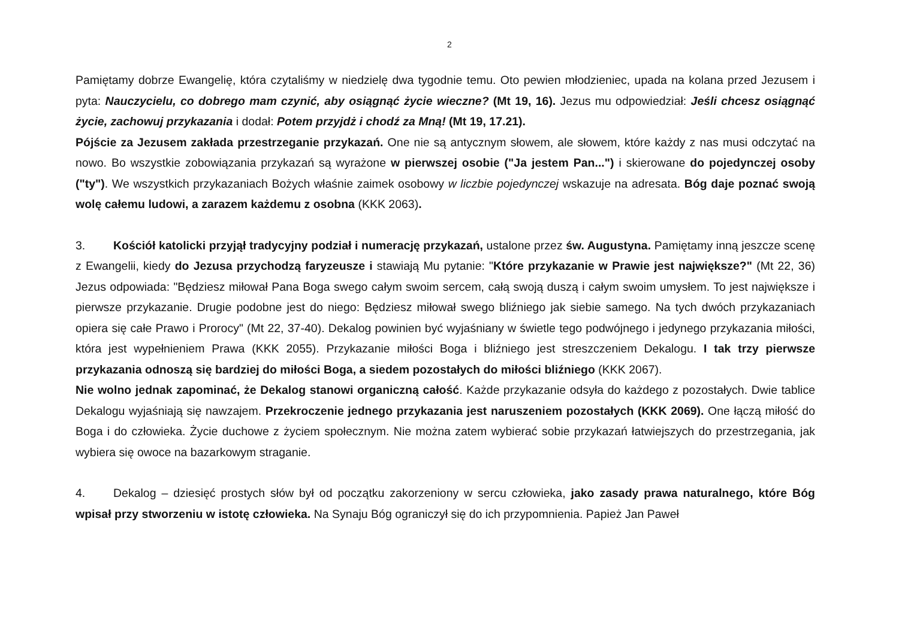2
Pamiętamy dobrze Ewangelię, która czytaliśmy w niedzielę dwa tygodnie temu. Oto pewien młodzieniec, upada na kolana przed Jezusem i pyta: Nauczycielu, co dobrego mam czynić, aby osiągnąć życie wieczne? (Mt 19, 16). Jezus mu odpowiedział: Jeśli chcesz osiągnąć życie, zachowuj przykazania i dodał: Potem przyjdż i chodź za Mną! (Mt 19, 17.21).
Pójście za Jezusem zakłada przestrzeganie przykazań. One nie są antycznym słowem, ale słowem, które każdy z nas musi odczytać na nowo. Bo wszystkie zobowiązania przykazań są wyrażone w pierwszej osobie ("Ja jestem Pan...") i skierowane do pojedynczej osoby ("ty"). We wszystkich przykazaniach Bożych właśnie zaimek osobowy w liczbie pojedynczej wskazuje na adresata. Bóg daje poznać swoją wolę całemu ludowi, a zarazem każdemu z osobna (KKK 2063).
3. Kościół katolicki przyjął tradycyjny podział i numerację przykazań, ustalone przez św. Augustyna. Pamiętamy inną jeszcze scenę z Ewangelii, kiedy do Jezusa przychodzą faryzeusze i stawiają Mu pytanie: "Które przykazanie w Prawie jest największe?" (Mt 22, 36) Jezus odpowiada: "Będziesz miłował Pana Boga swego całym swoim sercem, całą swoją duszą i całym swoim umysłem. To jest największe i pierwsze przykazanie. Drugie podobne jest do niego: Będziesz miłował swego bliźniego jak siebie samego. Na tych dwóch przykazaniach opiera się całe Prawo i Prorocy" (Mt 22, 37-40). Dekalog powinien być wyjaśniany w świetle tego podwójnego i jedynego przykazania miłości, która jest wypełnieniem Prawa (KKK 2055). Przykazanie miłości Boga i bliźniego jest streszczeniem Dekalogu. I tak trzy pierwsze przykazania odnoszą się bardziej do miłości Boga, a siedem pozostałych do miłości bliźniego (KKK 2067).
Nie wolno jednak zapominać, że Dekalog stanowi organiczną całość. Każde przykazanie odsyła do każdego z pozostałych. Dwie tablice Dekalogu wyjaśniają się nawzajem. Przekroczenie jednego przykazania jest naruszeniem pozostałych (KKK 2069). One łączą miłość do Boga i do człowieka. Życie duchowe z życiem społecznym. Nie można zatem wybierać sobie przykazań łatwiejszych do przestrzegania, jak wybiera się owoce na bazarkowym straganie.
4. Dekalog – dziesięć prostych słów był od początku zakorzeniony w sercu człowieka, jako zasady prawa naturalnego, które Bóg wpisał przy stworzeniu w istotę człowieka. Na Synaju Bóg ograniczył się do ich przypomnienia. Papież Jan Paweł